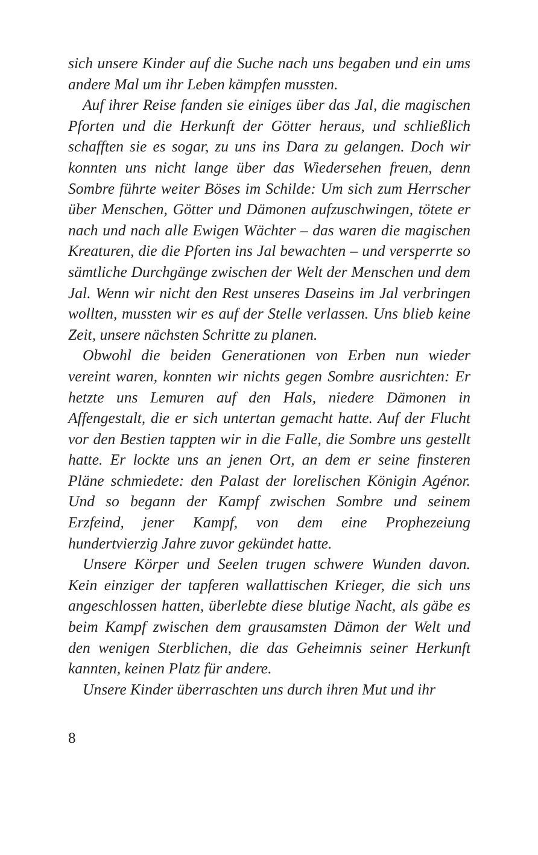sich unsere Kinder auf die Suche nach uns begaben und ein ums andere Mal um ihr Leben kämpfen mussten.
Auf ihrer Reise fanden sie einiges über das Jal, die magischen Pforten und die Herkunft der Götter heraus, und schließlich schafften sie es sogar, zu uns ins Dara zu gelangen. Doch wir konnten uns nicht lange über das Wiedersehen freuen, denn Sombre führte weiter Böses im Schilde: Um sich zum Herrscher über Menschen, Götter und Dämonen aufzuschwingen, tötete er nach und nach alle Ewigen Wächter – das waren die magischen Kreaturen, die die Pforten ins Jal bewachten – und versperrte so sämtliche Durchgänge zwischen der Welt der Menschen und dem Jal. Wenn wir nicht den Rest unseres Daseins im Jal verbringen wollten, mussten wir es auf der Stelle verlassen. Uns blieb keine Zeit, unsere nächsten Schritte zu planen.
Obwohl die beiden Generationen von Erben nun wieder vereint waren, konnten wir nichts gegen Sombre ausrichten: Er hetzte uns Lemuren auf den Hals, niedere Dämonen in Affengestalt, die er sich untertan gemacht hatte. Auf der Flucht vor den Bestien tappten wir in die Falle, die Sombre uns gestellt hatte. Er lockte uns an jenen Ort, an dem er seine finsteren Pläne schmiedete: den Palast der lorelischen Königin Agénor. Und so begann der Kampf zwischen Sombre und seinem Erzfeind, jener Kampf, von dem eine Prophezeiung hundertvierzig Jahre zuvor gekündet hatte.
Unsere Körper und Seelen trugen schwere Wunden davon. Kein einziger der tapferen wallattischen Krieger, die sich uns angeschlossen hatten, überlebte diese blutige Nacht, als gäbe es beim Kampf zwischen dem grausamsten Dämon der Welt und den wenigen Sterblichen, die das Geheimnis seiner Herkunft kannten, keinen Platz für andere.
Unsere Kinder überraschten uns durch ihren Mut und ihr
8